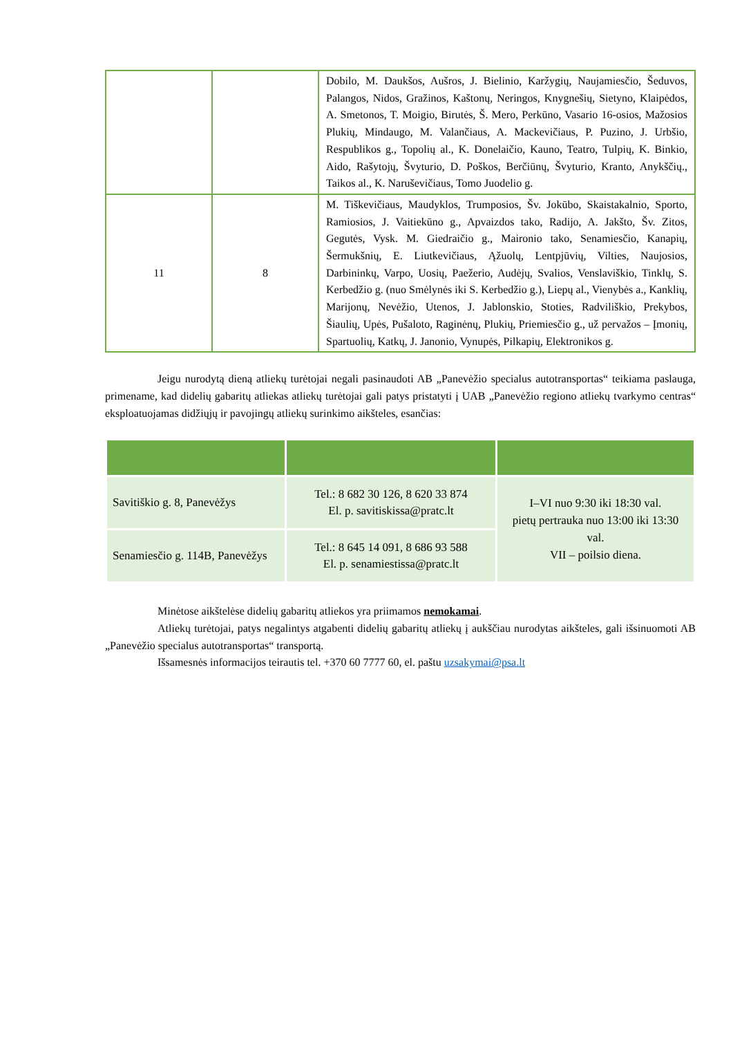| | | Dobilo, M. Daukšos, Aušros, J. Bielinio, Karžygių, Naujamiesčio, Šeduvos, Palangos, Nidos, Gražinos, Kaštonų, Neringos, Knygnešių, Sietyno, Klaipėdos, A. Smetonos, T. Moigio, Birutės, Š. Mero, Perkūno, Vasario 16-osios, Mažosios Plukių, Mindaugo, M. Valančiaus, A. Mackevičiaus, P. Puzino, J. Urbšio, Respublikos g., Topolių al., K. Donelaičio, Kauno, Teatro, Tulpių, K. Binkio, Aido, Rašytojų, Švyturio, D. Poškos, Berčiūnų, Švyturio, Kranto, Anykščių., Taikos al., K. Naruševičiaus, Tomo Juodelio g. |
| 11 | 8 | M. Tiškevičiaus, Maudyklos, Trumposios, Šv. Jokūbo, Skaistakalnio, Sporto, Ramiosios, J. Vaitiekūno g., Apvaizdos tako, Radijo, A. Jakšto, Šv. Zitos, Gegutės, Vysk. M. Giedraičio g., Maironio tako, Senamiesčio, Kanapių, Šermukšnių, E. Liutkevičiaus, Ąžuolų, Lentpjūvių, Vilties, Naujosios, Darbininkų, Varpo, Uosių, Paežerio, Audėjų, Svalios, Venslaviškio, Tinklų, S. Kerbedžio g. (nuo Smėlynės iki S. Kerbedžio g.), Liepų al., Vienybės a., Kanklių, Marijonų, Nevėžio, Utenos, J. Jablonskio, Stoties, Radviliškio, Prekybos, Šiaulių, Upės, Pušaloto, Raginėnų, Plukių, Priemiesčio g., už pervažos – Įmonių, Spartuolių, Katkų, J. Janonio, Vynupės, Pilkapių, Elektronikos g. |
Jeigu nurodytą dieną atliekų turėtojai negali pasinaudoti AB „Panevėžio specialus autotransportas“ teikiama paslauga, primename, kad didelių gabaritų atliekas atliekų turėtojai gali patys pristatyti į UAB „Panevėžio regiono atliekų tvarkymo centras“ eksploatuojamas didžiųjų ir pavojingų atliekų surinkimo aikšteles, esančias:
| Savitiškio g. 8, Panevėžys | Tel.: 8 682 30 126, 8 620 33 874 El. p. savitiskissa@pratc.lt | I–VI nuo 9:30 iki 18:30 val. pietų pertrauka nuo 13:00 iki 13:30 val. VII – poilsio diena. |
| Senamiesčio g. 114B, Panevėžys | Tel.: 8 645 14 091, 8 686 93 588 El. p. senamiestissa@pratc.lt | |
Minėtose aikštelėse didelių gabaritų atliekos yra priimamos nemokamai.
Atliekų turėtojai, patys negalintys atgabenti didelių gabaritų atliekų į aukščiau nurodytas aikšteles, gali išsinuomoti AB „Panevėžio specialus autotransportas“ transportą.
Išsamesnės informacijos teirautis tel. +370 60 7777 60, el. paštu uzsakymai@psa.lt